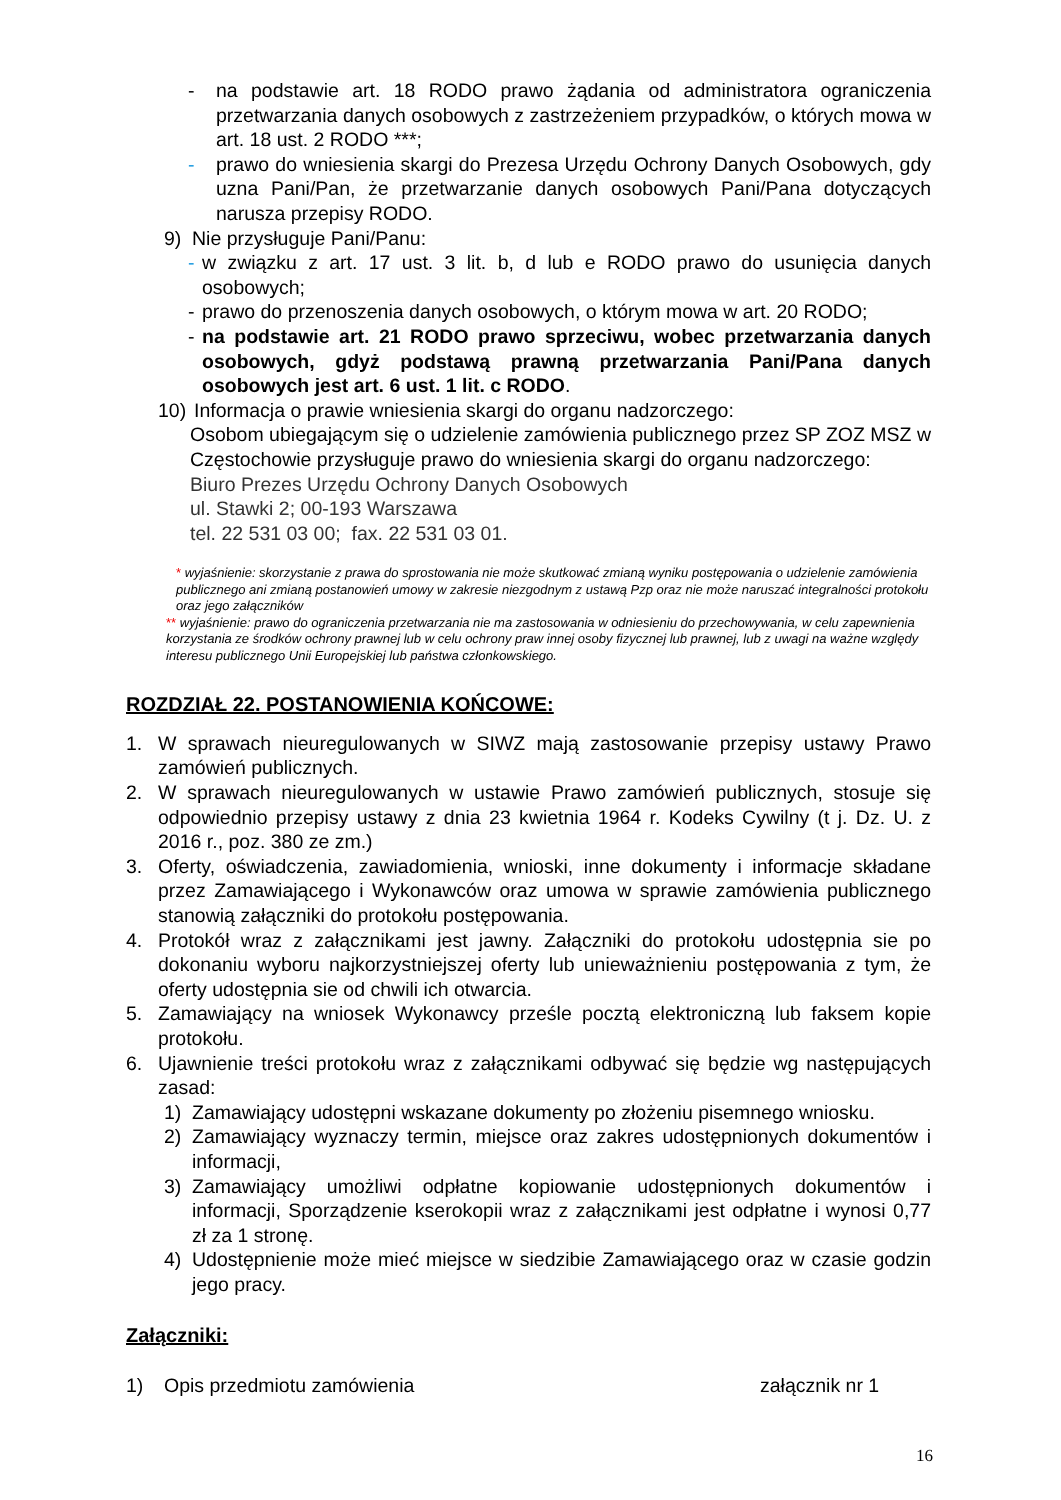- na podstawie art. 18 RODO prawo żądania od administratora ograniczenia przetwarzania danych osobowych z zastrzeżeniem przypadków, o których mowa w art. 18 ust. 2 RODO ***;
- prawo do wniesienia skargi do Prezesa Urzędu Ochrony Danych Osobowych, gdy uzna Pani/Pan, że przetwarzanie danych osobowych Pani/Pana dotyczących narusza przepisy RODO.
9) Nie przysługuje Pani/Panu:
- w związku z art. 17 ust. 3 lit. b, d lub e RODO prawo do usunięcia danych osobowych;
- prawo do przenoszenia danych osobowych, o którym mowa w art. 20 RODO;
- na podstawie art. 21 RODO prawo sprzeciwu, wobec przetwarzania danych osobowych, gdyż podstawą prawną przetwarzania Pani/Pana danych osobowych jest art. 6 ust. 1 lit. c RODO.
10) Informacja o prawie wniesienia skargi do organu nadzorczego:
Osobom ubiegającym się o udzielenie zamówienia publicznego przez SP ZOZ MSZ w Częstochowie przysługuje prawo do wniesienia skargi do organu nadzorczego:
Biuro Prezes Urzędu Ochrony Danych Osobowych
ul. Stawki 2; 00-193 Warszawa
tel. 22 531 03 00; fax. 22 531 03 01.
* wyjaśnienie: skorzystanie z prawa do sprostowania nie może skutkować zmianą wyniku postępowania o udzielenie zamówienia publicznego ani zmianą postanowień umowy w zakresie niezgodnym z ustawą Pzp oraz nie może naruszać integralności protokołu oraz jego załączników
** wyjaśnienie: prawo do ograniczenia przetwarzania nie ma zastosowania w odniesieniu do przechowywania, w celu zapewnienia korzystania ze środków ochrony prawnej lub w celu ochrony praw innej osoby fizycznej lub prawnej, lub z uwagi na ważne względy interesu publicznego Unii Europejskiej lub państwa członkowskiego.
ROZDZIAŁ 22. POSTANOWIENIA KOŃCOWE:
1. W sprawach nieuregulowanych w SIWZ mają zastosowanie przepisy ustawy Prawo zamówień publicznych.
2. W sprawach nieuregulowanych w ustawie Prawo zamówień publicznych, stosuje się odpowiednio przepisy ustawy z dnia 23 kwietnia 1964 r. Kodeks Cywilny (t j. Dz. U. z 2016 r., poz. 380 ze zm.)
3. Oferty, oświadczenia, zawiadomienia, wnioski, inne dokumenty i informacje składane przez Zamawiającego i Wykonawców oraz umowa w sprawie zamówienia publicznego stanowią załączniki do protokołu postępowania.
4. Protokół wraz z załącznikami jest jawny. Załączniki do protokołu udostępnia sie po dokonaniu wyboru najkorzystniejszej oferty lub unieważnieniu postępowania z tym, że oferty udostępnia sie od chwili ich otwarcia.
5. Zamawiający na wniosek Wykonawcy prześle pocztą elektroniczną lub faksem kopie protokołu.
6. Ujawnienie treści protokołu wraz z załącznikami odbywać się będzie wg następujących zasad:
1) Zamawiający udostępni wskazane dokumenty po złożeniu pisemnego wniosku.
2) Zamawiający wyznaczy termin, miejsce oraz zakres udostępnionych dokumentów i informacji,
3) Zamawiający umożliwi odpłatne kopiowanie udostępnionych dokumentów i informacji, Sporządzenie kserokopii wraz z załącznikami jest odpłatne i wynosi 0,77 zł za 1 stronę.
4) Udostępnienie może mieć miejsce w siedzibie Zamawiającego oraz w czasie godzin jego pracy.
Załączniki:
1) Opis przedmiotu zamówienia załącznik nr 1
16